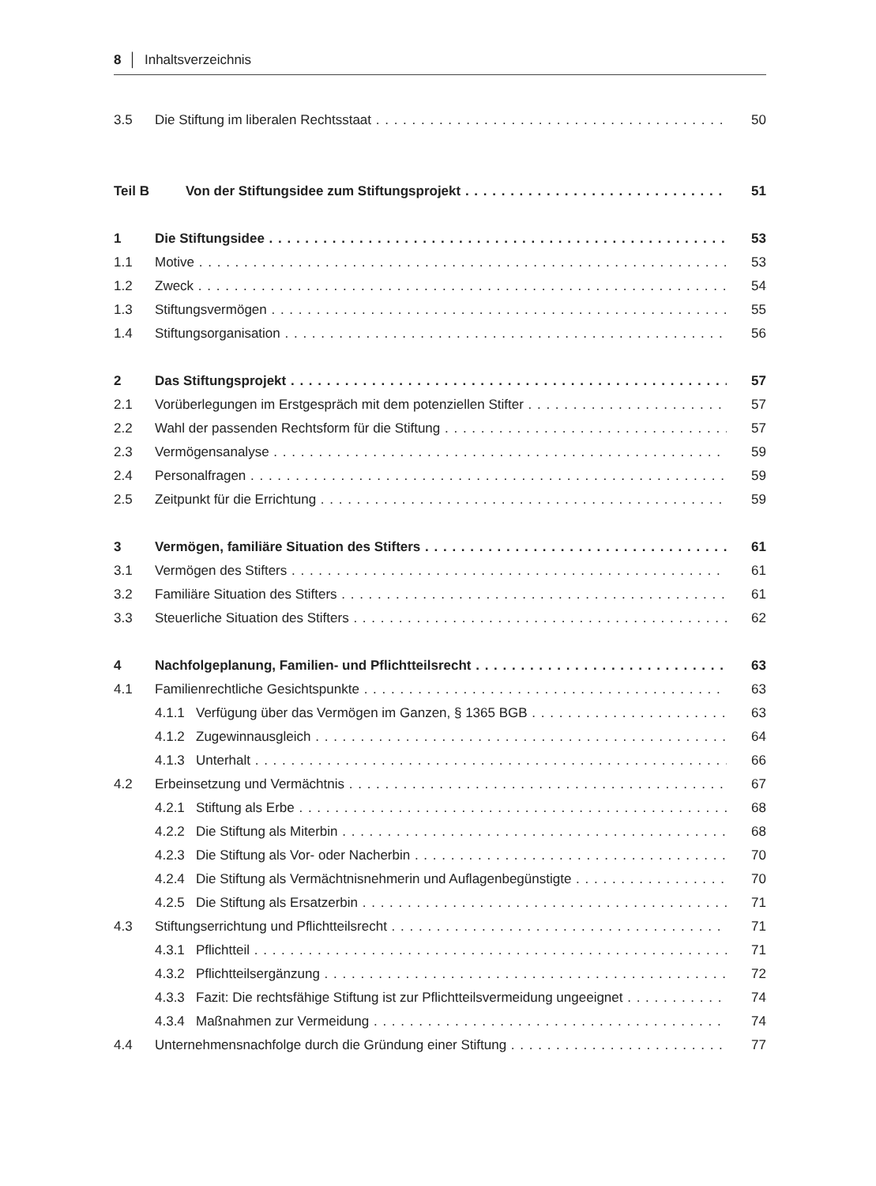8 │ Inhaltsverzeichnis
3.5 Die Stiftung im liberalen Rechtsstaat 50
Teil B Von der Stiftungsidee zum Stiftungsprojekt 51
1 Die Stiftungsidee 53
1.1 Motive 53
1.2 Zweck 54
1.3 Stiftungsvermögen 55
1.4 Stiftungsorganisation 56
2 Das Stiftungsprojekt 57
2.1 Vorüberlegungen im Erstgespräch mit dem potenziellen Stifter 57
2.2 Wahl der passenden Rechtsform für die Stiftung 57
2.3 Vermögensanalyse 59
2.4 Personalfragen 59
2.5 Zeitpunkt für die Errichtung 59
3 Vermögen, familiäre Situation des Stifters 61
3.1 Vermögen des Stifters 61
3.2 Familiäre Situation des Stifters 61
3.3 Steuerliche Situation des Stifters 62
4 Nachfolgeplanung, Familien- und Pflichtteilsrecht 63
4.1 Familienrechtliche Gesichtspunkte 63
4.1.1 Verfügung über das Vermögen im Ganzen, § 1365 BGB 63
4.1.2 Zugewinnausgleich 64
4.1.3 Unterhalt 66
4.2 Erbeinsetzung und Vermächtnis 67
4.2.1 Stiftung als Erbe 68
4.2.2 Die Stiftung als Miterbin 68
4.2.3 Die Stiftung als Vor- oder Nacherbin 70
4.2.4 Die Stiftung als Vermächtnisnehmerin und Auflagenbegünstigte 70
4.2.5 Die Stiftung als Ersatzerbin 71
4.3 Stiftungserrichtung und Pflichtteilsrecht 71
4.3.1 Pflichtteil 71
4.3.2 Pflichtteilsergänzung 72
4.3.3 Fazit: Die rechtsfähige Stiftung ist zur Pflichtteilsvermeidung ungeeignet 74
4.3.4 Maßnahmen zur Vermeidung 74
4.4 Unternehmensnachfolge durch die Gründung einer Stiftung 77